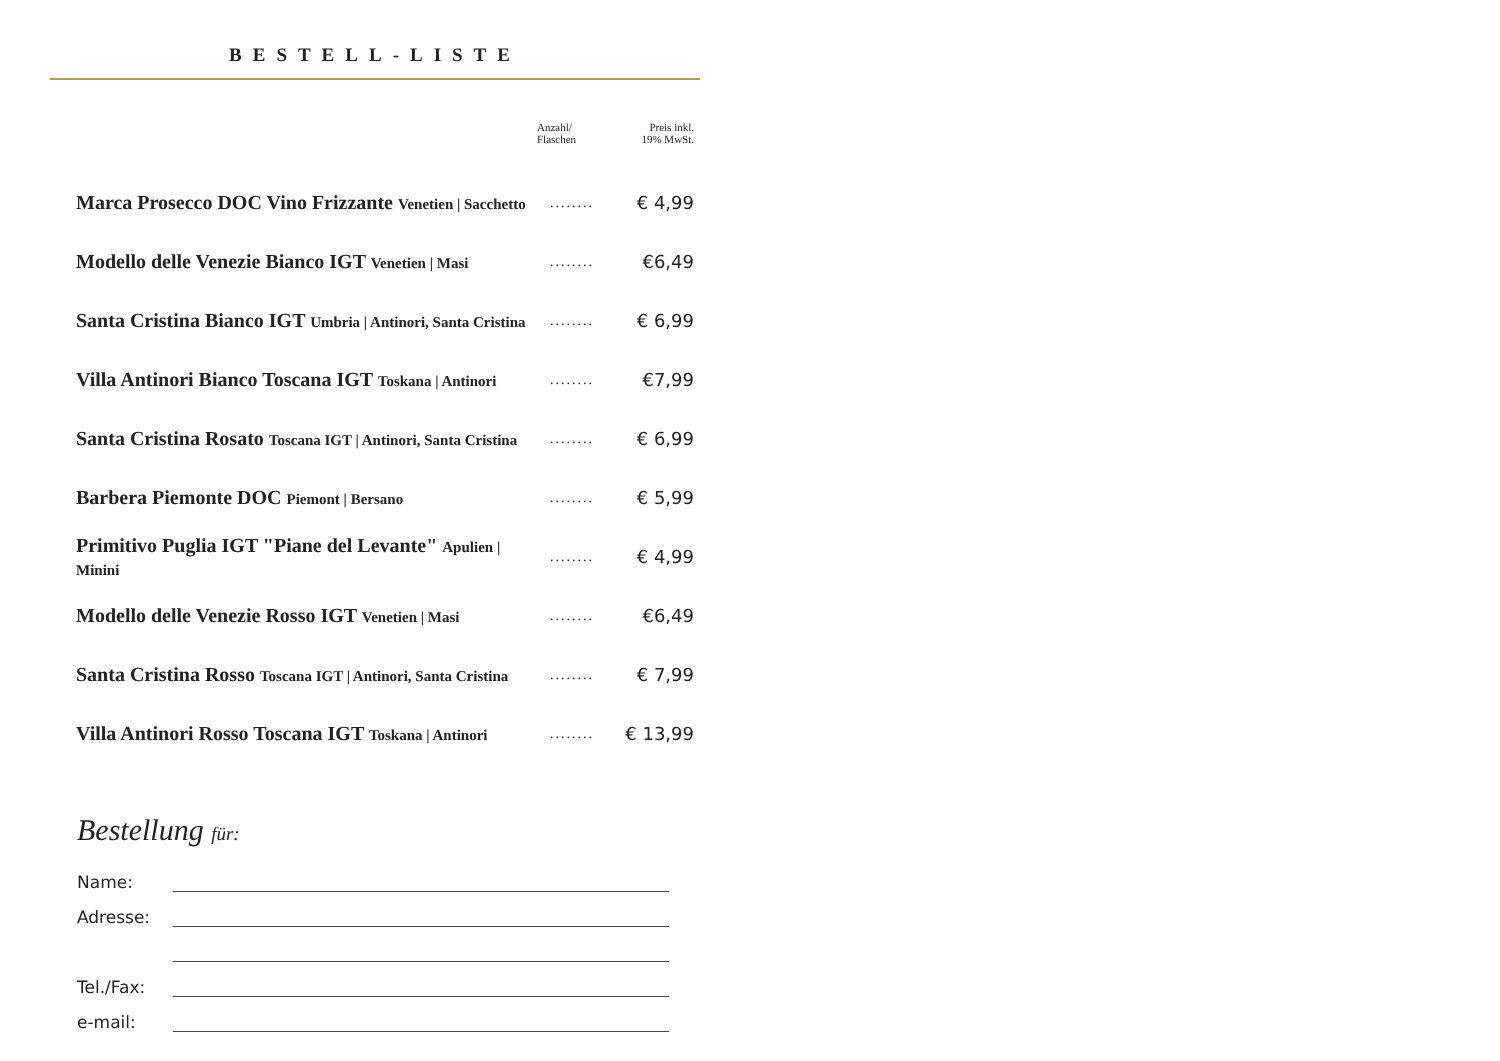BESTELL-LISTE
| | Anzahl/ Flaschen | Preis inkl. 19% MwSt. |
| --- | --- | --- |
| Marca Prosecco DOC Vino Frizzante Venetien / Sacchetto | ........ | € 4,99 |
| Modello delle Venezie Bianco IGT Venetien / Masi | ........ | €6,49 |
| Santa Cristina Bianco IGT Umbria / Antinori, Santa Cristina | ........ | € 6,99 |
| Villa Antinori Bianco Toscana IGT Toskana / Antinori | ........ | €7,99 |
| Santa Cristina Rosato Toscana IGT / Antinori, Santa Cristina | ........ | € 6,99 |
| Barbera Piemonte DOC Piemont / Bersano | ........ | € 5,99 |
| Primitivo Puglia IGT "Piane del Levante" Apulien / Minini | ........ | € 4,99 |
| Modello delle Venezie Rosso IGT Venetien / Masi | ........ | €6,49 |
| Santa Cristina Rosso Toscana IGT / Antinori, Santa Cristina | ........ | € 7,99 |
| Villa Antinori Rosso Toscana IGT Toskana / Antinori | ........ | € 13,99 |
Bestellung für:
Name:
Adresse:
Tel./Fax:
e-mail: